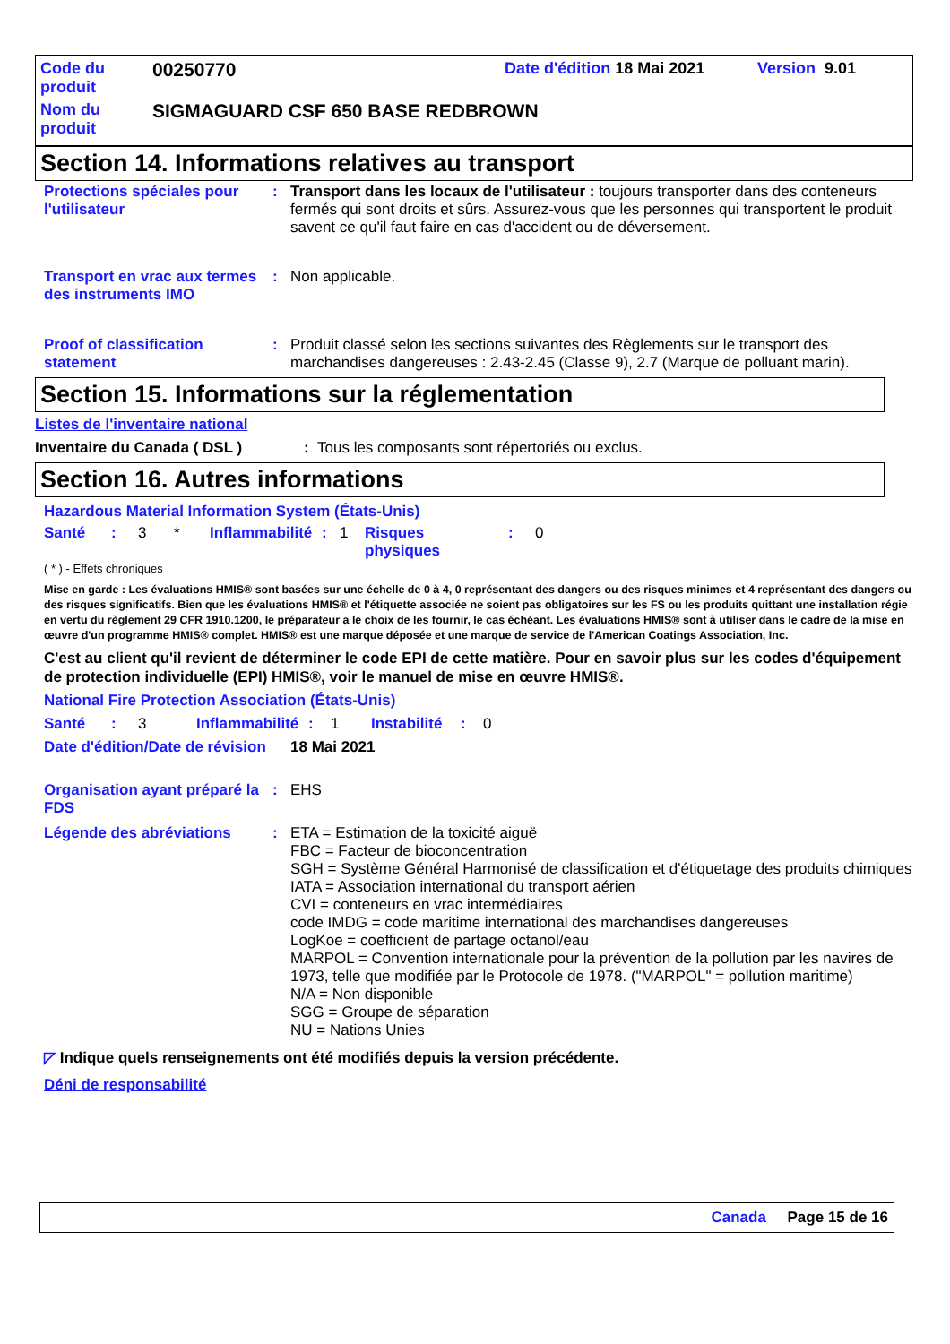Code du
produit
00250770
Date d'édition 18 Mai 2021 Version 9.01
Nom du
produit
SIGMAGUARD CSF 650 BASE REDBROWN
Section 14. Informations relatives au transport
Protections spéciales pour l'utilisateur
:
Transport dans les locaux de l'utilisateur : toujours transporter dans des conteneurs fermés qui sont droits et sûrs. Assurez-vous que les personnes qui transportent le produit savent ce qu'il faut faire en cas d'accident ou de déversement.
Transport en vrac aux termes des instruments IMO
:
Non applicable.
Proof of classification statement
:
Produit classé selon les sections suivantes des Règlements sur le transport des marchandises dangereuses : 2.43-2.45 (Classe 9), 2.7 (Marque de polluant marin).
Section 15. Informations sur la réglementation
Listes de l'inventaire national
Inventaire du Canada ( DSL ): Tous les composants sont répertoriés ou exclus.
Section 16. Autres informations
Hazardous Material Information System (États-Unis)
Santé: 3 * Inflammabilité: 1 Risques
physiques: 0
( * ) - Effets chroniques
Mise en garde : Les évaluations HMIS® sont basées sur une échelle de 0 à 4, 0 représentant des dangers ou des risques minimes et 4 représentant des dangers ou des risques significatifs. Bien que les évaluations HMIS® et l'étiquette associée ne soient pas obligatoires sur les FS ou les produits quittant une installation régie en vertu du règlement 29 CFR 1910.1200, le préparateur a le choix de les fournir, le cas échéant. Les évaluations HMIS® sont à utiliser dans le cadre de la mise en œuvre d'un programme HMIS® complet. HMIS® est une marque déposée et une marque de service de l'American Coatings Association, Inc.
C'est au client qu'il revient de déterminer le code EPI de cette matière. Pour en savoir plus sur les codes d'équipement de protection individuelle (EPI) HMIS®, voir le manuel de mise en œuvre HMIS®.
National Fire Protection Association (États-Unis)
Santé: 3 Inflammabilité: 1 Instabilité: 0
Date d'édition/Date de révision
18 Mai 2021
Organisation ayant préparé la FDS
:
EHS
Légende des abréviations :
ETA = Estimation de la toxicité aiguë
FBC = Facteur de bioconcentration
SGH = Système Général Harmonisé de classification et d'étiquetage des produits chimiques
IATA = Association international du transport aérien
CVI = conteneurs en vrac intermédiaires
code IMDG = code maritime international des marchandises dangereuses
LogKoe = coefficient de partage octanol/eau
MARPOL = Convention internationale pour la prévention de la pollution par les navires de 1973, telle que modifiée par le Protocole de 1978. ("MARPOL" = pollution maritime)
N/A = Non disponible
SGG = Groupe de séparation
NU = Nations Unies
◸ Indique quels renseignements ont été modifiés depuis la version précédente.
Déni de responsabilité
Canada Page 15 de 16